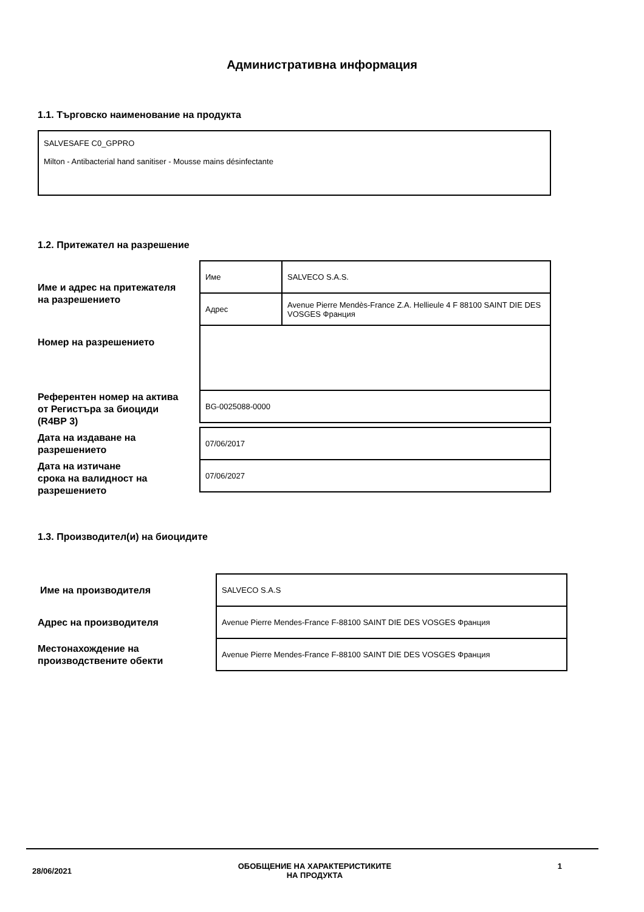Административна информация
1.1. Търговско наименование на продукта
SALVESAFE C0_GPPRO
Milton - Antibacterial hand sanitiser - Mousse mains désinfectante
1.2. Притежател на разрешение
Име и адрес на притежателя
на разрешението
Номер на разрешението
Референтен номер на актива
от Регистъра за биоциди
(R4BP 3)
Дата на издаване на
разрешението
Дата на изтичане
срока на валидност на
разрешението
| Име | SALVECO S.A.S. |
| Адрес | Avenue Pierre Mendès-France Z.A. Hellieule 4 F 88100 SAINT DIE DES VOSGES Франция |
| BG-0025088-0000 | |
| 07/06/2017 |
| 07/06/2027 |
1.3. Производител(и) на биоцидите
Име на производителя
Адрес на производителя
Местонахождение на
производствените обекти
| SALVECO S.A.S |
| Avenue Pierre Mendes-France F-88100 SAINT DIE DES VOSGES Франция |
| Avenue Pierre Mendes-France F-88100 SAINT DIE DES VOSGES Франция |
28/06/2021 ОБОБЩЕНИЕ НА ХАРАКТЕРИСТИКИТЕ
НА ПРОДУКТА 1